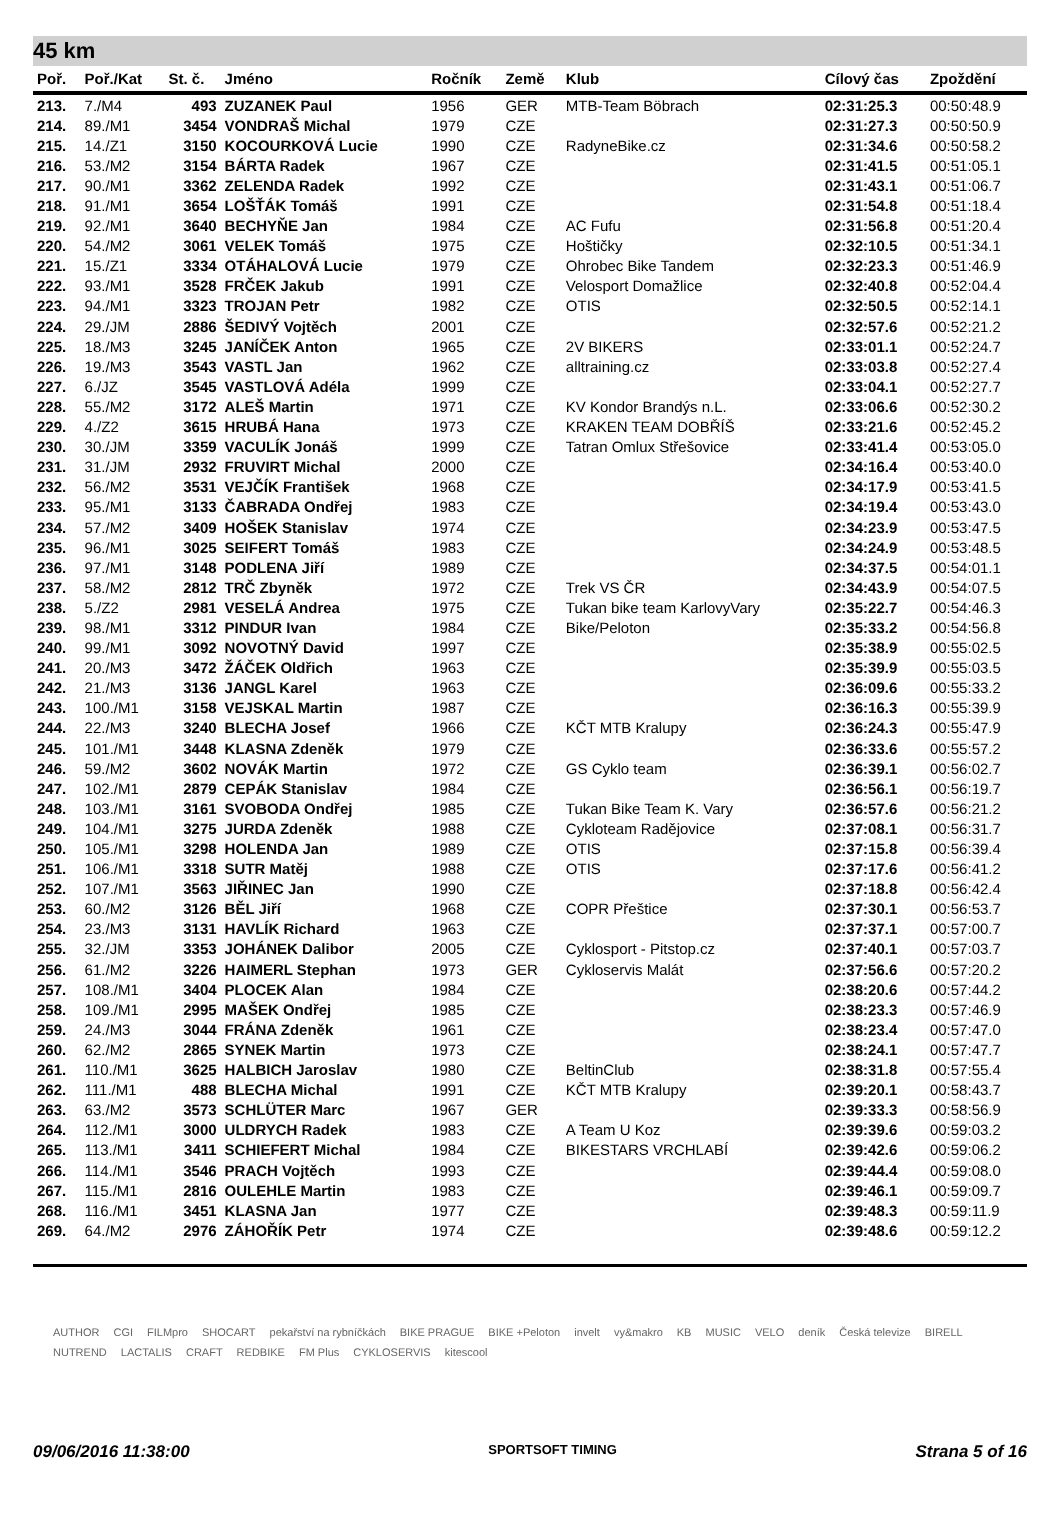45 km
| Poř. | Poř./Kat | St. č. | Jméno | Ročník | Země | Klub | Cílový čas | Zpoždění |
| --- | --- | --- | --- | --- | --- | --- | --- | --- |
| 213. | 7./M4 | 493 | ZUZANEK Paul | 1956 | GER | MTB-Team Böbrach | 02:31:25.3 | 00:50:48.9 |
| 214. | 89./M1 | 3454 | VONDRAŠ Michal | 1979 | CZE | | 02:31:27.3 | 00:50:50.9 |
| 215. | 14./Z1 | 3150 | KOCOURKOVÁ Lucie | 1990 | CZE | RadyneBike.cz | 02:31:34.6 | 00:50:58.2 |
| 216. | 53./M2 | 3154 | BÁRTA Radek | 1967 | CZE | | 02:31:41.5 | 00:51:05.1 |
| 217. | 90./M1 | 3362 | ZELENDA Radek | 1992 | CZE | | 02:31:43.1 | 00:51:06.7 |
| 218. | 91./M1 | 3654 | LOŠŤÁK Tomáš | 1991 | CZE | | 02:31:54.8 | 00:51:18.4 |
| 219. | 92./M1 | 3640 | BECHYŇE Jan | 1984 | CZE | AC Fufu | 02:31:56.8 | 00:51:20.4 |
| 220. | 54./M2 | 3061 | VELEK Tomáš | 1975 | CZE | Hoštičky | 02:32:10.5 | 00:51:34.1 |
| 221. | 15./Z1 | 3334 | OTÁHALOVÁ Lucie | 1979 | CZE | Ohrobec Bike Tandem | 02:32:23.3 | 00:51:46.9 |
| 222. | 93./M1 | 3528 | FRČEK Jakub | 1991 | CZE | Velosport Domažlice | 02:32:40.8 | 00:52:04.4 |
| 223. | 94./M1 | 3323 | TROJAN Petr | 1982 | CZE | OTIS | 02:32:50.5 | 00:52:14.1 |
| 224. | 29./JM | 2886 | ŠEDIVÝ Vojtěch | 2001 | CZE | | 02:32:57.6 | 00:52:21.2 |
| 225. | 18./M3 | 3245 | JANÍČEK Anton | 1965 | CZE | 2V BIKERS | 02:33:01.1 | 00:52:24.7 |
| 226. | 19./M3 | 3543 | VASTL Jan | 1962 | CZE | alltraining.cz | 02:33:03.8 | 00:52:27.4 |
| 227. | 6./JZ | 3545 | VASTLOVÁ Adéla | 1999 | CZE | | 02:33:04.1 | 00:52:27.7 |
| 228. | 55./M2 | 3172 | ALEŠ Martin | 1971 | CZE | KV Kondor Brandýs n.L. | 02:33:06.6 | 00:52:30.2 |
| 229. | 4./Z2 | 3615 | HRUBÁ Hana | 1973 | CZE | KRAKEN TEAM DOBŘÍŠ | 02:33:21.6 | 00:52:45.2 |
| 230. | 30./JM | 3359 | VACULÍK Jonáš | 1999 | CZE | Tatran Omlux Střešovice | 02:33:41.4 | 00:53:05.0 |
| 231. | 31./JM | 2932 | FRUVIRT Michal | 2000 | CZE | | 02:34:16.4 | 00:53:40.0 |
| 232. | 56./M2 | 3531 | VEJČÍK František | 1968 | CZE | | 02:34:17.9 | 00:53:41.5 |
| 233. | 95./M1 | 3133 | ČABRADA Ondřej | 1983 | CZE | | 02:34:19.4 | 00:53:43.0 |
| 234. | 57./M2 | 3409 | HOŠEK Stanislav | 1974 | CZE | | 02:34:23.9 | 00:53:47.5 |
| 235. | 96./M1 | 3025 | SEIFERT Tomáš | 1983 | CZE | | 02:34:24.9 | 00:53:48.5 |
| 236. | 97./M1 | 3148 | PODLENA Jiří | 1989 | CZE | | 02:34:37.5 | 00:54:01.1 |
| 237. | 58./M2 | 2812 | TRČ Zbyněk | 1972 | CZE | Trek VS ČR | 02:34:43.9 | 00:54:07.5 |
| 238. | 5./Z2 | 2981 | VESELÁ Andrea | 1975 | CZE | Tukan bike team KarlovyVary | 02:35:22.7 | 00:54:46.3 |
| 239. | 98./M1 | 3312 | PINDUR Ivan | 1984 | CZE | Bike/Peloton | 02:35:33.2 | 00:54:56.8 |
| 240. | 99./M1 | 3092 | NOVOTNÝ David | 1997 | CZE | | 02:35:38.9 | 00:55:02.5 |
| 241. | 20./M3 | 3472 | ŽÁČEK Oldřich | 1963 | CZE | | 02:35:39.9 | 00:55:03.5 |
| 242. | 21./M3 | 3136 | JANGL Karel | 1963 | CZE | | 02:36:09.6 | 00:55:33.2 |
| 243. | 100./M1 | 3158 | VEJSKAL Martin | 1987 | CZE | | 02:36:16.3 | 00:55:39.9 |
| 244. | 22./M3 | 3240 | BLECHA Josef | 1966 | CZE | KČT MTB Kralupy | 02:36:24.3 | 00:55:47.9 |
| 245. | 101./M1 | 3448 | KLASNA Zdeněk | 1979 | CZE | | 02:36:33.6 | 00:55:57.2 |
| 246. | 59./M2 | 3602 | NOVÁK Martin | 1972 | CZE | GS Cyklo team | 02:36:39.1 | 00:56:02.7 |
| 247. | 102./M1 | 2879 | CEPÁK Stanislav | 1984 | CZE | | 02:36:56.1 | 00:56:19.7 |
| 248. | 103./M1 | 3161 | SVOBODA Ondřej | 1985 | CZE | Tukan Bike Team K. Vary | 02:36:57.6 | 00:56:21.2 |
| 249. | 104./M1 | 3275 | JURDA Zdeněk | 1988 | CZE | Cykloteam Radějovice | 02:37:08.1 | 00:56:31.7 |
| 250. | 105./M1 | 3298 | HOLENDA Jan | 1989 | CZE | OTIS | 02:37:15.8 | 00:56:39.4 |
| 251. | 106./M1 | 3318 | SUTR Matěj | 1988 | CZE | OTIS | 02:37:17.6 | 00:56:41.2 |
| 252. | 107./M1 | 3563 | JIŘINEC Jan | 1990 | CZE | | 02:37:18.8 | 00:56:42.4 |
| 253. | 60./M2 | 3126 | BĚL Jiří | 1968 | CZE | COPR Přeštice | 02:37:30.1 | 00:56:53.7 |
| 254. | 23./M3 | 3131 | HAVLÍK Richard | 1963 | CZE | | 02:37:37.1 | 00:57:00.7 |
| 255. | 32./JM | 3353 | JOHÁNEK Dalibor | 2005 | CZE | Cyklosport - Pitstop.cz | 02:37:40.1 | 00:57:03.7 |
| 256. | 61./M2 | 3226 | HAIMERL Stephan | 1973 | GER | Cykloservis Malát | 02:37:56.6 | 00:57:20.2 |
| 257. | 108./M1 | 3404 | PLOCEK Alan | 1984 | CZE | | 02:38:20.6 | 00:57:44.2 |
| 258. | 109./M1 | 2995 | MAŠEK Ondřej | 1985 | CZE | | 02:38:23.3 | 00:57:46.9 |
| 259. | 24./M3 | 3044 | FRÁNA Zdeněk | 1961 | CZE | | 02:38:23.4 | 00:57:47.0 |
| 260. | 62./M2 | 2865 | SYNEK Martin | 1973 | CZE | | 02:38:24.1 | 00:57:47.7 |
| 261. | 110./M1 | 3625 | HALBICH Jaroslav | 1980 | CZE | BeltinClub | 02:38:31.8 | 00:57:55.4 |
| 262. | 111./M1 | 488 | BLECHA Michal | 1991 | CZE | KČT MTB Kralupy | 02:39:20.1 | 00:58:43.7 |
| 263. | 63./M2 | 3573 | SCHLÜTER Marc | 1967 | GER | | 02:39:33.3 | 00:58:56.9 |
| 264. | 112./M1 | 3000 | ULDRYCH Radek | 1983 | CZE | A Team U Koz | 02:39:39.6 | 00:59:03.2 |
| 265. | 113./M1 | 3411 | SCHIEFERT Michal | 1984 | CZE | BIKESTARS VRCHLABÍ | 02:39:42.6 | 00:59:06.2 |
| 266. | 114./M1 | 3546 | PRACH Vojtěch | 1993 | CZE | | 02:39:44.4 | 00:59:08.0 |
| 267. | 115./M1 | 2816 | OULEHLE Martin | 1983 | CZE | | 02:39:46.1 | 00:59:09.7 |
| 268. | 116./M1 | 3451 | KLASNA Jan | 1977 | CZE | | 02:39:48.3 | 00:59:11.9 |
| 269. | 64./M2 | 2976 | ZÁHOŘÍK Petr | 1974 | CZE | | 02:39:48.6 | 00:59:12.2 |
AUTHOR CGI FILMpro SHOCART pekařství na rybníčkách BIKE PRAGUE BIKE +Peloton invelt vy&makro KB MUSIC VELO deník Česká televize BIRELL NUTREND LACTALIS CRAFT REDBIKE FM Plus CYKLOSERVIS kitescool
09/06/2016 11:38:00 SPORTSOFT TIMING Strana 5 of 16